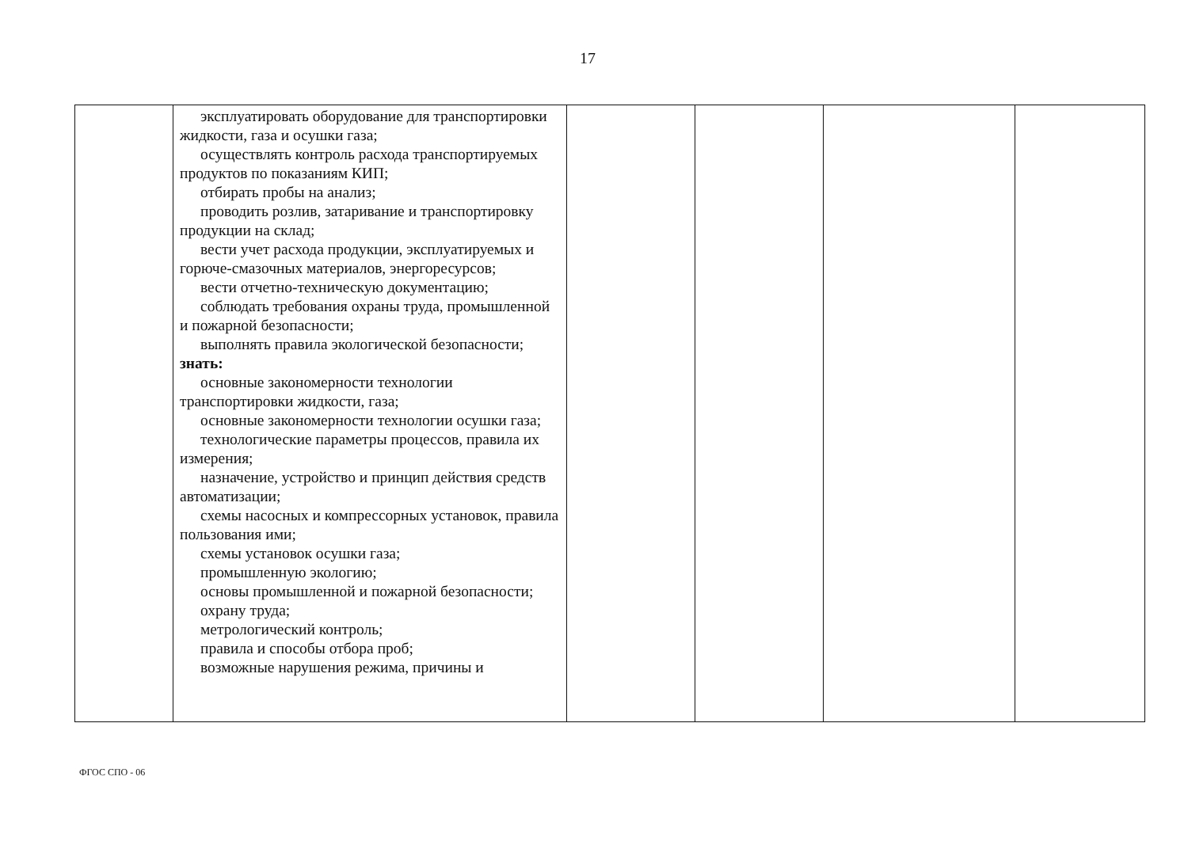17
| | эксплуатировать оборудование для транспортировки жидкости, газа и осушки газа; осуществлять контроль расхода транспортируемых продуктов по показаниям КИП; отбирать пробы на анализ; проводить розлив, затаривание и транспортировку продукции на склад; вести учет расхода продукции, эксплуатируемых и горюче-смазочных материалов, энергоресурсов; вести отчетно-техническую документацию; соблюдать требования охраны труда, промышленной и пожарной безопасности; выполнять правила экологической безопасности; знать: основные закономерности технологии транспортировки жидкости, газа; основные закономерности технологии осушки газа; технологические параметры процессов, правила их измерения; назначение, устройство и принцип действия средств автоматизации; схемы насосных и компрессорных установок, правила пользования ими; схемы установок осушки газа; промышленную экологию; основы промышленной и пожарной безопасности; охрану труда; метрологический контроль; правила и способы отбора проб; возможные нарушения режима, причины и | | | | |
ФГОС СПО - 06